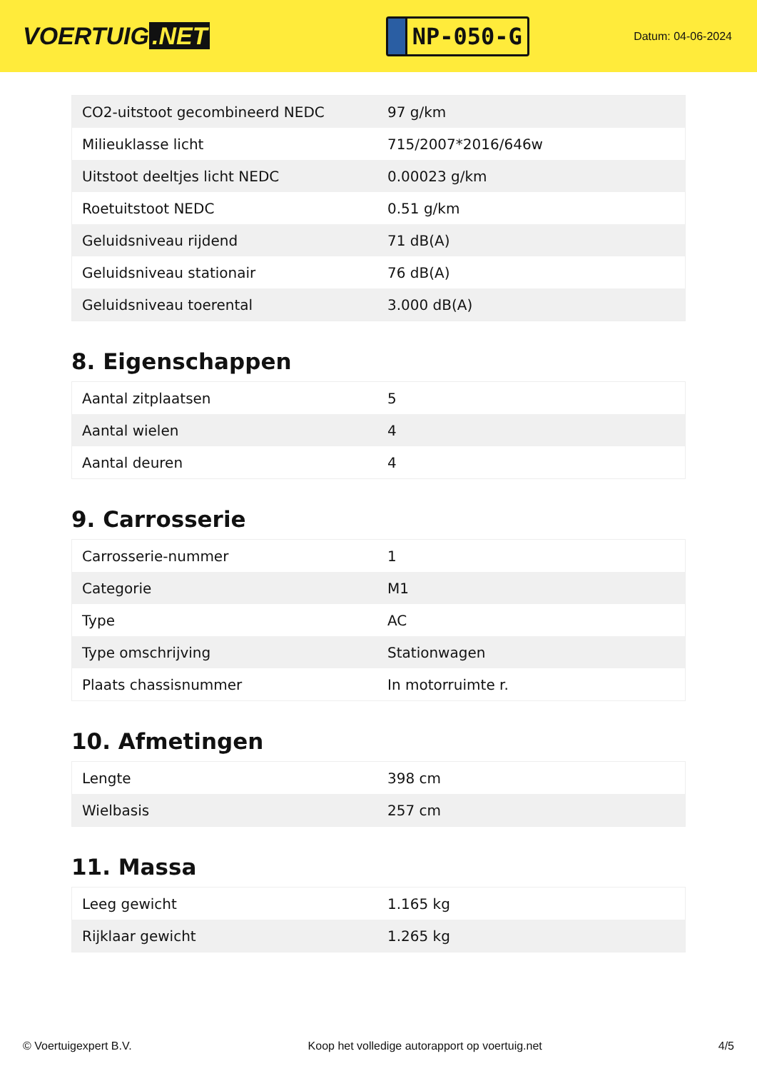VOERTUIG.NET
NP-050-G
Datum: 04-06-2024
| CO2-uitstoot gecombineerd NEDC | 97 g/km |
| Milieuklasse licht | 715/2007*2016/646w |
| Uitstoot deeltjes licht NEDC | 0.00023 g/km |
| Roetuitstoot NEDC | 0.51 g/km |
| Geluidsniveau rijdend | 71 dB(A) |
| Geluidsniveau stationair | 76 dB(A) |
| Geluidsniveau toerental | 3.000 dB(A) |
8. Eigenschappen
| Aantal zitplaatsen | 5 |
| Aantal wielen | 4 |
| Aantal deuren | 4 |
9. Carrosserie
| Carrosserie-nummer | 1 |
| Categorie | M1 |
| Type | AC |
| Type omschrijving | Stationwagen |
| Plaats chassisnummer | In motorruimte r. |
10. Afmetingen
| Lengte | 398 cm |
| Wielbasis | 257 cm |
11. Massa
| Leeg gewicht | 1.165 kg |
| Rijklaar gewicht | 1.265 kg |
© Voertuigexpert B.V. Koop het volledige autorapport op voertuig.net 4/5